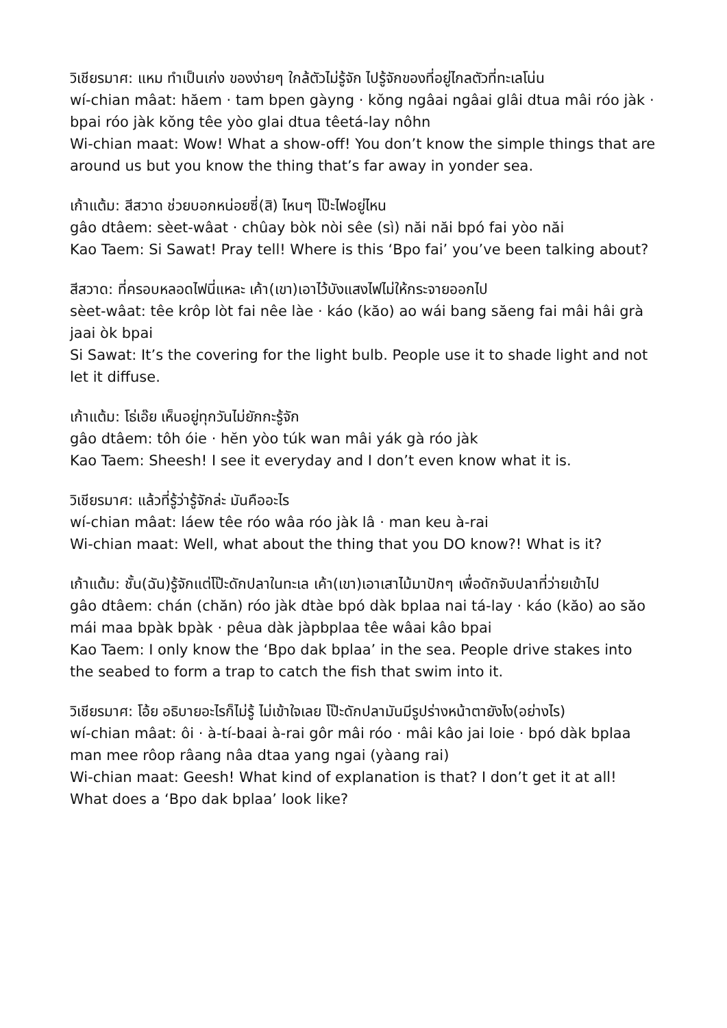วิเชียรมาศ: แหม ทำเป็นเก่ง ของง่ายๆ ใกล้ตัวไม่รู้จัก ไปรู้จักของที่อยู่ไกลตัวที่ทะเลโน่น
wí-chian mâat: hăem · tam bpen gàyng · kŏng ngâai ngâai glâi dtua mâi róo jàk · bpai róo jàk kŏng têe yòo glai dtua têetá-lay nôhn
Wi-chian maat: Wow! What a show-off! You don’t know the simple things that are around us but you know the thing that’s far away in yonder sea.
เก้าแต้ม: สีสวาด ช่วยบอกหน่อยซี่(สิ) ไหนๆ โป๊ะไฟอยู่ไหน
gâo dtâem: sèet-wâat · chûay bòk nòi sêe (sì) năi năi bpó fai yòo năi
Kao Taem: Si Sawat! Pray tell! Where is this ‘Bpo fai’ you’ve been talking about?
สีสวาด: ที่ครอบหลอดไฟนี่แหละ เค้า(เขา)เอาไว้บังแสงไฟไม่ให้กระจายออกไป
sèet-wâat: têe krôp lòt fai nêe làe · káo (kăo) ao wái bang săeng fai mâi hâi grà jaai òk bpai
Si Sawat: It’s the covering for the light bulb. People use it to shade light and not let it diffuse.
เก้าแต้ม: โธ่เอ๊ย เห็นอยู่ทุกวันไม่ยักกะรู้จัก
gâo dtâem: tôh óie · hĕn yòo túk wan mâi yák gà róo jàk
Kao Taem: Sheesh! I see it everyday and I don’t even know what it is.
วิเชียรมาศ: แล้วที่รู้ว่ารู้จักล่ะ มันคืออะไร
wí-chian mâat: láew têe róo wâa róo jàk lâ · man keu à-rai
Wi-chian maat: Well, what about the thing that you DO know?! What is it?
เก้าแต้ม: ชั้น(ฉัน)รู้จักแต่โป๊ะดักปลาในทะเล เค้า(เขา)เอาเสาไม้มาปักๆ เพื่อดักจับปลาที่ว่ายเข้าไป
gâo dtâem: chán (chăn) róo jàk dtàe bpó dàk bplaa nai tá-lay · káo (kăo) ao săo mái maa bpàk bpàk · pêua dàk jàpbplaa têe wâai kâo bpai
Kao Taem: I only know the ‘Bpo dak bplaa’ in the sea. People drive stakes into the seabed to form a trap to catch the fish that swim into it.
วิเชียรมาศ: โอ้ย อธิบายอะไรก็ไม่รู้ ไม่เข้าใจเลย โป๊ะดักปลามันมีรูปร่างหน้าตายังไง(อย่างไร)
wí-chian mâat: ôi · à-tí-baai à-rai gôr mâi róo · mâi kâo jai loie · bpó dàk bplaa man mee rôop râang nâa dtaa yang ngai (yàang rai)
Wi-chian maat: Geesh! What kind of explanation is that? I don’t get it at all! What does a ‘Bpo dak bplaa’ look like?